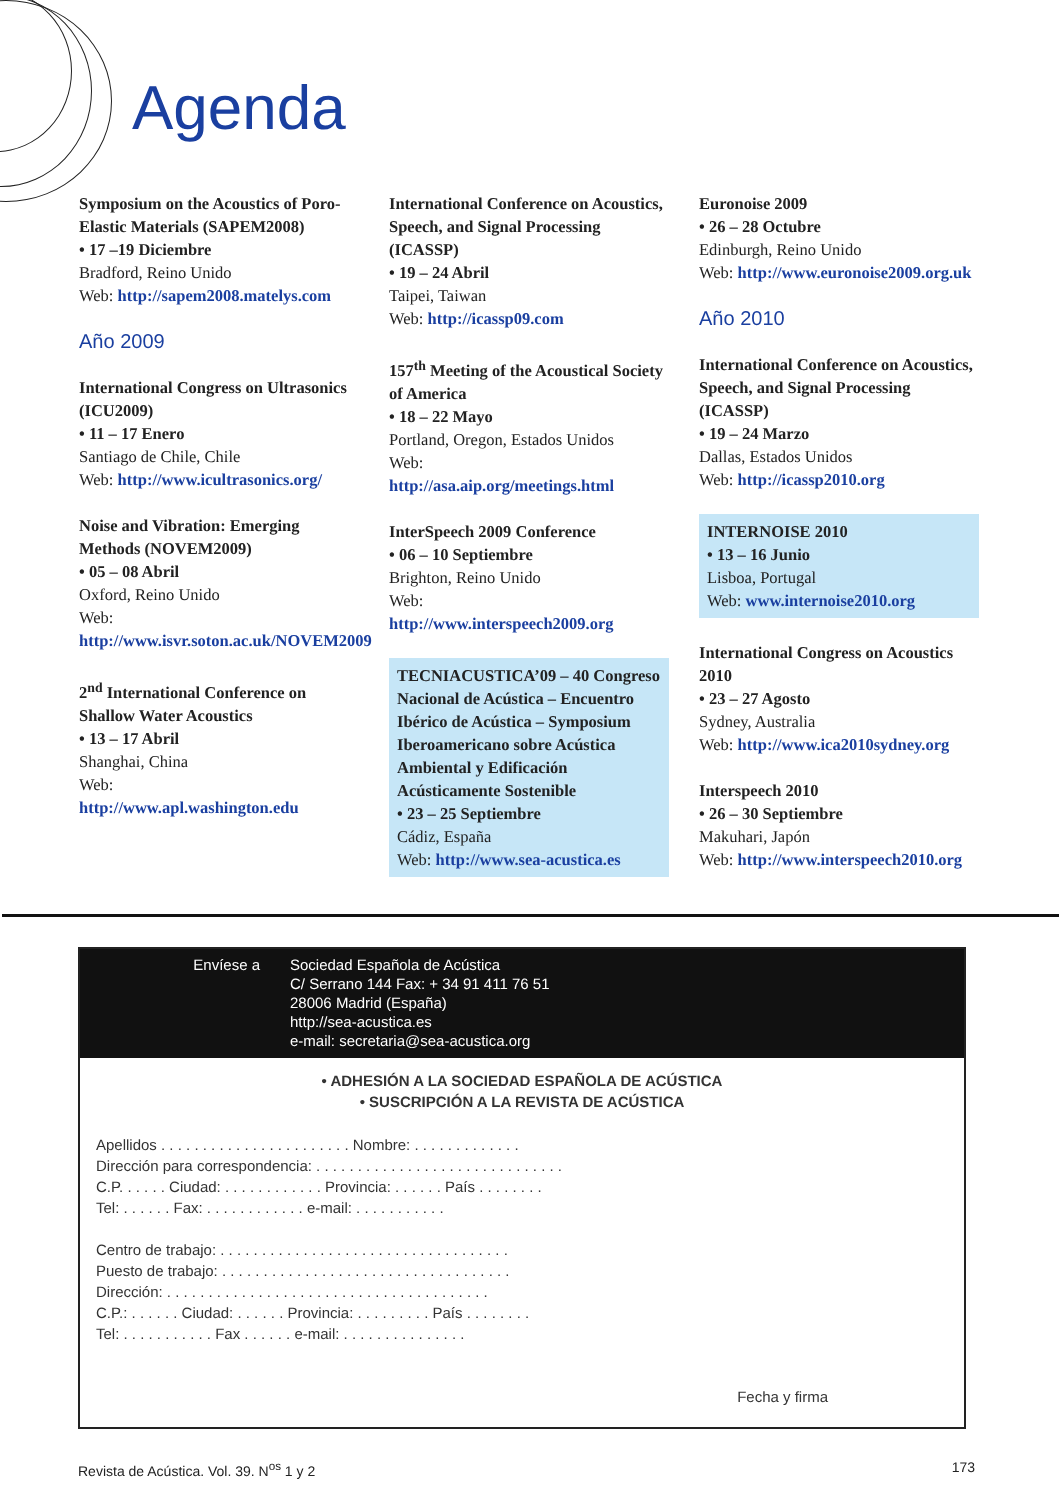Agenda
Symposium on the Acoustics of Poro-Elastic Materials (SAPEM2008)
• 17 –19 Diciembre
Bradford, Reino Unido
Web: http://sapem2008.matelys.com
Año 2009
International Congress on Ultrasonics (ICU2009)
• 11 – 17 Enero
Santiago de Chile, Chile
Web: http://www.icultrasonics.org/
Noise and Vibration: Emerging Methods (NOVEM2009)
• 05 – 08 Abril
Oxford, Reino Unido
Web:
http://www.isvr.soton.ac.uk/NOVEM2009
2<sup>nd</sup> International Conference on Shallow Water Acoustics
• 13 – 17 Abril
Shanghai, China
Web:
http://www.apl.washington.edu
International Conference on Acoustics, Speech, and Signal Processing (ICASSP)
• 19 – 24 Abril
Taipei, Taiwan
Web: http://icassp09.com
157<sup>th</sup> Meeting of the Acoustical Society of America
• 18 – 22 Mayo
Portland, Oregon, Estados Unidos
Web:
http://asa.aip.org/meetings.html
InterSpeech 2009 Conference
• 06 – 10 Septiembre
Brighton, Reino Unido
Web:
http://www.interspeech2009.org
TECNIACUSTICA’09 – 40 Congreso Nacional de Acústica – Encuentro Ibérico de Acústica – Symposium Iberoamericano sobre Acústica Ambiental y Edificación Acústicamente Sostenible
• 23 – 25 Septiembre
Cádiz, España
Web: http://www.sea-acustica.es
Euronoise 2009
• 26 – 28 Octubre
Edinburgh, Reino Unido
Web: http://www.euronoise2009.org.uk
Año 2010
International Conference on Acoustics, Speech, and Signal Processing (ICASSP)
• 19 – 24 Marzo
Dallas, Estados Unidos
Web: http://icassp2010.org
INTERNOISE 2010
• 13 – 16 Junio
Lisboa, Portugal
Web: www.internoise2010.org
International Congress on Acoustics 2010
• 23 – 27 Agosto
Sydney, Australia
Web: http://www.ica2010sydney.org
Interspeech 2010
• 26 – 30 Septiembre
Makuhari, Japón
Web: http://www.interspeech2010.org
Envíese a Sociedad Española de Acústica
C/ Serrano 144 Fax: + 34 91 411 76 51
28006 Madrid (España)
http://sea-acustica.es
e-mail: secretaria@sea-acustica.org
• ADHESIÓN A LA SOCIEDAD ESPAÑOLA DE ACÚSTICA
• SUSCRIPCIÓN A LA REVISTA DE ACÚSTICA
Apellidos . . . . . . . . . . . . . . . . . . . . . . . Nombre: . . . . . . . . . . . . .
Dirección para correspondencia: . . . . . . . . . . . . . . . . . . . . . . . . . . . . . .
C.P. . . . . . Ciudad: . . . . . . . . . . . . Provincia: . . . . . . País . . . . . . . .
Tel: . . . . . . Fax: . . . . . . . . . . . . e-mail: . . . . . . . . . . .
Centro de trabajo: . . . . . . . . . . . . . . . . . . . . . . . . . . . . . . . . . . .
Puesto de trabajo: . . . . . . . . . . . . . . . . . . . . . . . . . . . . . . . . . . .
Dirección: . . . . . . . . . . . . . . . . . . . . . . . . . . . . . . . . . . . . . . .
C.P.: . . . . . . Ciudad: . . . . . . Provincia: . . . . . . . . . País . . . . . . . .
Tel: . . . . . . . . . . . Fax . . . . . . e-mail: . . . . . . . . . . . . . . .
Fecha y firma
Revista de Acústica. Vol. 39. N<sup>os</sup> 1 y 2 173